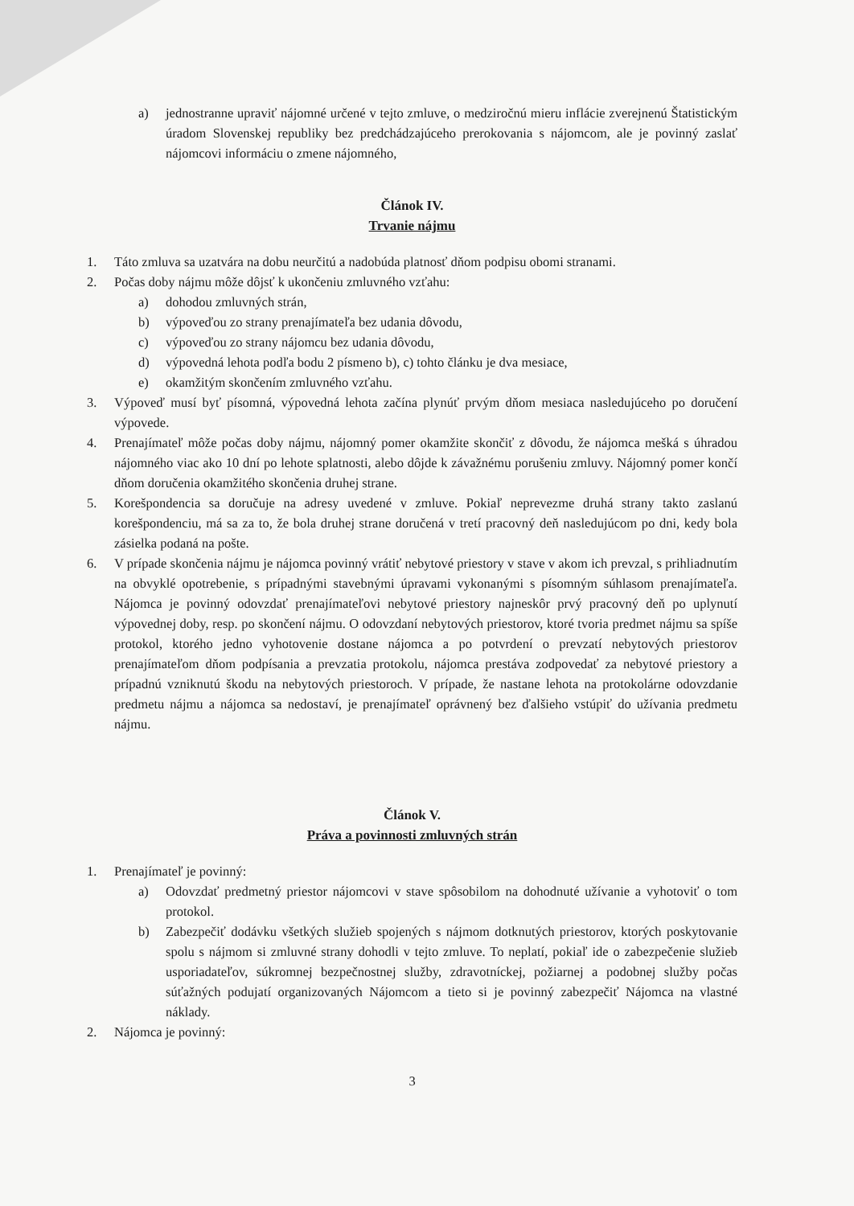a) jednostranne upraviť nájomné určené v tejto zmluve, o medziročnú mieru inflácie zverejnenú Štatistickým úradom Slovenskej republiky bez predchádzajúceho prerokovania s nájomcom, ale je povinný zaslať nájomcovi informáciu o zmene nájomného,
Článok IV.
Trvanie nájmu
1. Táto zmluva sa uzatvára na dobu neurčitú a nadobúda platnosť dňom podpisu obomi stranami.
2. Počas doby nájmu môže dôjsť k ukončeniu zmluvného vzťahu:
a) dohodou zmluvných strán,
b) výpoveďou zo strany prenajímateľa bez udania dôvodu,
c) výpoveďou zo strany nájomcu bez udania dôvodu,
d) výpovedná lehota podľa bodu 2 písmeno b), c) tohto článku je dva mesiace,
e) okamžitým skončením zmluvného vzťahu.
3. Výpoveď musí byť písomná, výpovedná lehota začína plynúť prvým dňom mesiaca nasledujúceho po doručení výpovede.
4. Prenajímateľ môže počas doby nájmu, nájomný pomer okamžite skončiť z dôvodu, že nájomca mešká s úhradou nájomného viac ako 10 dní po lehote splatnosti, alebo dôjde k závažnému porušeniu zmluvy. Nájomný pomer končí dňom doručenia okamžitého skončenia druhej strane.
5. Korešpondencia sa doručuje na adresy uvedené v zmluve. Pokiaľ neprevezme druhá strany takto zaslanú korešpondenciu, má sa za to, že bola druhej strane doručená v tretí pracovný deň nasledujúcom po dni, kedy bola zásielka podaná na pošte.
6. V prípade skončenia nájmu je nájomca povinný vrátiť nebytové priestory v stave v akom ich prevzal, s prihliadnutím na obvyklé opotrebenie, s prípadnými stavebnými úpravami vykonanými s písomným súhlasom prenajímateľa. Nájomca je povinný odovzdať prenajímateľovi nebytové priestory najneskôr prvý pracovný deň po uplynutí výpovednej doby, resp. po skončení nájmu. O odovzdaní nebytových priestorov, ktoré tvoria predmet nájmu sa spíše protokol, ktorého jedno vyhotovenie dostane nájomca a po potvrdení o prevzatí nebytových priestorov prenajímateľom dňom podpísania a prevzatia protokolu, nájomca prestáva zodpovedať za nebytové priestory a prípadnú vzniknutú škodu na nebytových priestoroch. V prípade, že nastane lehota na protokolárne odovzdanie predmetu nájmu a nájomca sa nedostaví, je prenajímateľ oprávnený bez ďalšieho vstúpiť do užívania predmetu nájmu.
Článok V.
Práva a povinnosti zmluvných strán
1. Prenajímateľ je povinný:
a) Odovzdať predmetný priestor nájomcovi v stave spôsobilom na dohodnuté užívanie a vyhotoviť o tom protokol.
b) Zabezpečiť dodávku všetkých služieb spojených s nájmom dotknutých priestorov, ktorých poskytovanie spolu s nájmom si zmluvné strany dohodli v tejto zmluve. To neplatí, pokiaľ ide o zabezpečenie služieb usporiadateľov, súkromnej bezpečnostnej služby, zdravotníckej, požiarnej a podobnej služby počas súťažných podujatí organizovaných Nájomcom a tieto si je povinný zabezpečiť Nájomca na vlastné náklady.
2. Nájomca je povinný:
3